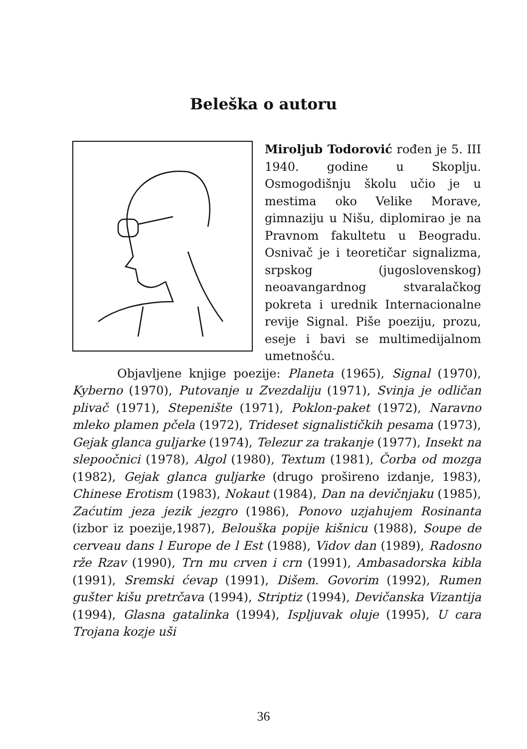Beleška o autoru
Miroljub Todorović rođen je 5. III 1940. godine u Skoplju. Osmogodišnju školu učio je u mestima oko Velike Morave, gimnaziju u Nišu, diplomirao je na Pravnom fakultetu u Beogradu. Osnivač je i teoretičar signalizma, srpskog (jugoslovenskog) neoavangardnog stvaralačkog pokreta i urednik Internacionalne revije Signal. Piše poeziju, prozu, eseje i bavi se multimedijalnom umetnošću.
Objavljene knjige poezije: Planeta (1965), Signal (1970), Kyberno (1970), Putovanje u Zvezdaliju (1971), Svinja je odličan plivač (1971), Stepenište (1971), Poklon-paket (1972), Naravno mleko plamen pčela (1972), Trideset signalističkih pesama (1973), Gejak glanca guljarke (1974), Telezur za trakanje (1977), Insekt na slepoočnici (1978), Algol (1980), Textum (1981), Čorba od mozga (1982), Gejak glanca guljarke (drugo prošireno izdanje, 1983), Chinese Erotism (1983), Nokaut (1984), Dan na devičnjaku (1985), Zaćutim jeza jezik jezgro (1986), Ponovo uzjahujem Rosinanta (izbor iz poezije,1987), Belouška popije kišnicu (1988), Soupe de cerveau dans l Europe de l Est (1988), Vidov dan (1989), Radosno rže Rzav (1990), Trn mu crven i crn (1991), Ambasadorska kibla (1991), Sremski ćevap (1991), Dišem. Govorim (1992), Rumen gušter kišu pretrčava (1994), Striptiz (1994), Devičanska Vizantija (1994), Glasna gatalinka (1994), Ispljuvak oluje (1995), U cara Trojana kozje uši
36